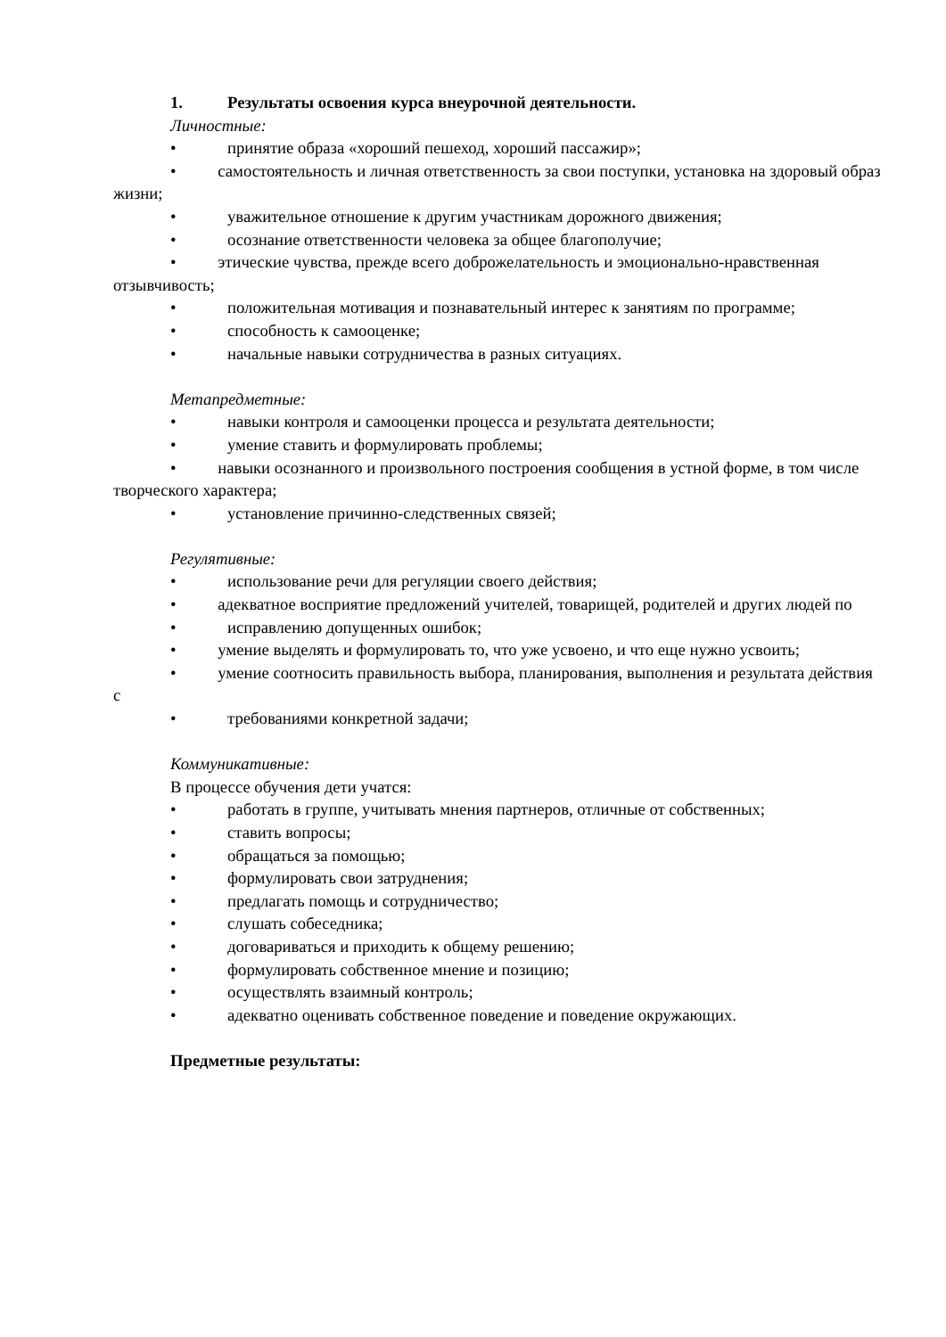1. Результаты освоения курса внеурочной деятельности.
Личностные:
• принятие образа «хороший пешеход, хороший пассажир»;
• самостоятельность и личная ответственность за свои поступки, установка на здоровый образ жизни;
• уважительное отношение к другим участникам дорожного движения;
• осознание ответственности человека за общее благополучие;
• этические чувства, прежде всего доброжелательность и эмоционально-нравственная отзывчивость;
• положительная мотивация и познавательный интерес к занятиям по программе;
• способность к самооценке;
• начальные навыки сотрудничества в разных ситуациях.
Метапредметные:
• навыки контроля и самооценки процесса и результата деятельности;
• умение ставить и формулировать проблемы;
• навыки осознанного и произвольного построения сообщения в устной форме, в том числе творческого характера;
• установление причинно-следственных связей;
Регулятивные:
• использование речи для регуляции своего действия;
• адекватное восприятие предложений учителей, товарищей, родителей и других людей по
• исправлению допущенных ошибок;
• умение выделять и формулировать то, что уже усвоено, и что еще нужно усвоить;
• умение соотносить правильность выбора, планирования, выполнения и результата действия с
• требованиями конкретной задачи;
Коммуникативные:
В процессе обучения дети учатся:
• работать в группе, учитывать мнения партнеров, отличные от собственных;
• ставить вопросы;
• обращаться за помощью;
• формулировать свои затруднения;
• предлагать помощь и сотрудничество;
• слушать собеседника;
• договариваться и приходить к общему решению;
• формулировать собственное мнение и позицию;
• осуществлять взаимный контроль;
• адекватно оценивать собственное поведение и поведение окружающих.
Предметные результаты: